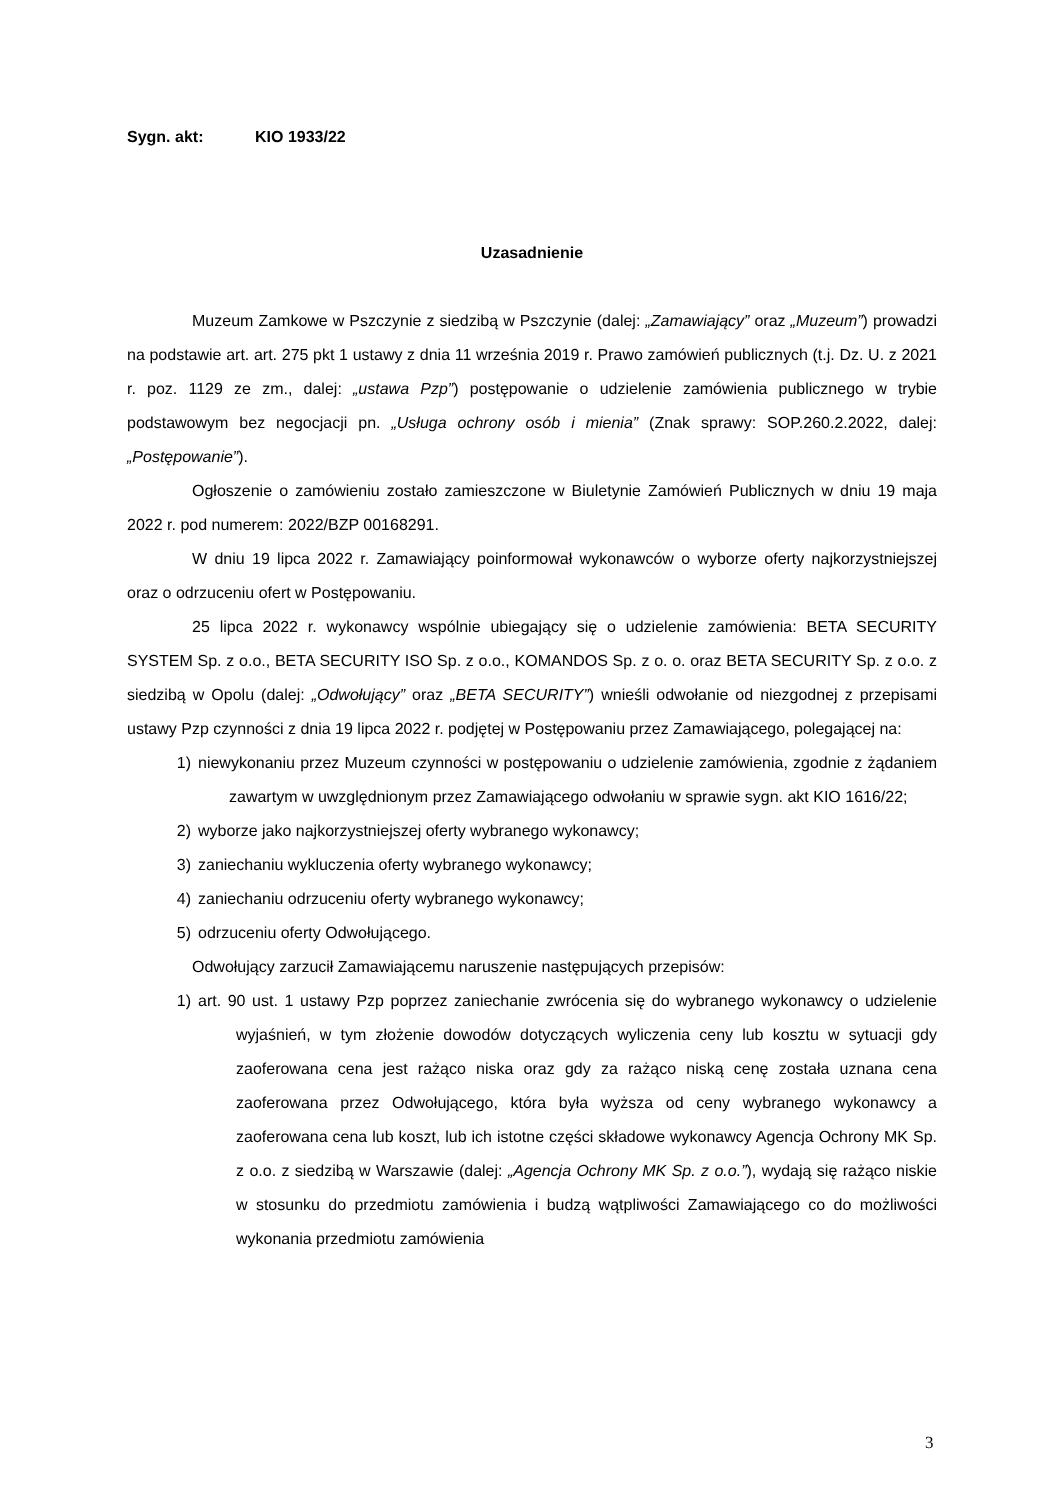Sygn. akt: KIO 1933/22
Uzasadnienie
Muzeum Zamkowe w Pszczynie z siedzibą w Pszczynie (dalej: „Zamawiający” oraz „Muzeum”) prowadzi na podstawie art. art. 275 pkt 1 ustawy z dnia 11 września 2019 r. Prawo zamówień publicznych (t.j. Dz. U. z 2021 r. poz. 1129 ze zm., dalej: „ustawa Pzp”) postępowanie o udzielenie zamówienia publicznego w trybie podstawowym bez negocjacji pn. „Usługa ochrony osób i mienia” (Znak sprawy: SOP.260.2.2022, dalej: „Postępowanie”).
Ogłoszenie o zamówieniu zostało zamieszczone w Biuletynie Zamówień Publicznych w dniu 19 maja 2022 r. pod numerem: 2022/BZP 00168291.
W dniu 19 lipca 2022 r. Zamawiający poinformował wykonawców o wyborze oferty najkorzystniejszej oraz o odrzuceniu ofert w Postępowaniu.
25 lipca 2022 r. wykonawcy wspólnie ubiegający się o udzielenie zamówienia: BETA SECURITY SYSTEM Sp. z o.o., BETA SECURITY ISO Sp. z o.o., KOMANDOS Sp. z o. o. oraz BETA SECURITY Sp. z o.o. z siedzibą w Opolu (dalej: „Odwołujący” oraz „BETA SECURITY”) wnieśli odwołanie od niezgodnej z przepisami ustawy Pzp czynności z dnia 19 lipca 2022 r. podjętej w Postępowaniu przez Zamawiającego, polegającej na:
1) niewykonaniu przez Muzeum czynności w postępowaniu o udzielenie zamówienia, zgodnie z żądaniem zawartym w uwzględnionym przez Zamawiającego odwołaniu w sprawie sygn. akt KIO 1616/22;
2) wyborze jako najkorzystniejszej oferty wybranego wykonawcy;
3) zaniechaniu wykluczenia oferty wybranego wykonawcy;
4) zaniechaniu odrzuceniu oferty wybranego wykonawcy;
5) odrzuceniu oferty Odwołującego.
Odwołujący zarzucił Zamawiającemu naruszenie następujących przepisów:
1) art. 90 ust. 1 ustawy Pzp poprzez zaniechanie zwrócenia się do wybranego wykonawcy o udzielenie wyjaśnień, w tym złożenie dowodów dotyczących wyliczenia ceny lub kosztu w sytuacji gdy zaoferowana cena jest rażąco niska oraz gdy za rażąco niską cenę została uznana cena zaoferowana przez Odwołującego, która była wyższa od ceny wybranego wykonawcy a zaoferowana cena lub koszt, lub ich istotne części składowe wykonawcy Agencja Ochrony MK Sp. z o.o. z siedzibą w Warszawie (dalej: „Agencja Ochrony MK Sp. z o.o.”), wydają się rażąco niskie w stosunku do przedmiotu zamówienia i budzą wątpliwości Zamawiającego co do możliwości wykonania przedmiotu zamówienia
3